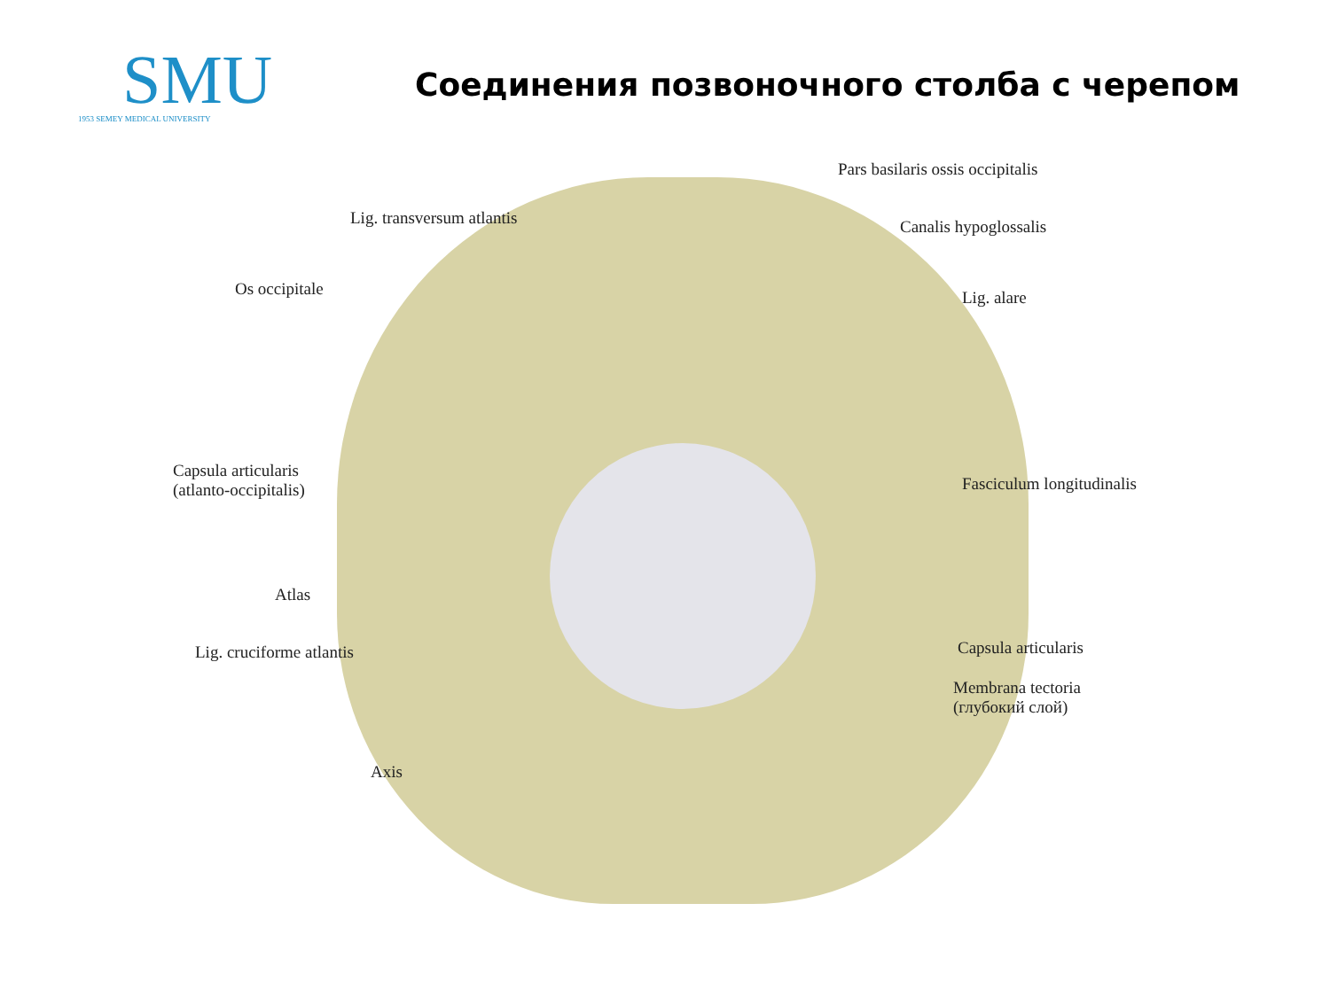SMU
1953 SEMEY MEDICAL UNIVERSITY
Соединения позвоночного столба с черепом
Pars basilaris ossis occipitalis
Lig. transversum atlantis Canalis hypoglossalis
Os occipitale Lig. alare
Capsula articularis
(atlanto-occipitalis)
Fasciculum longitudinalis
Atlas
Lig. cruciforme atlantis Capsula articularis
Membrana tectoria
(глубокий слой)
Axis